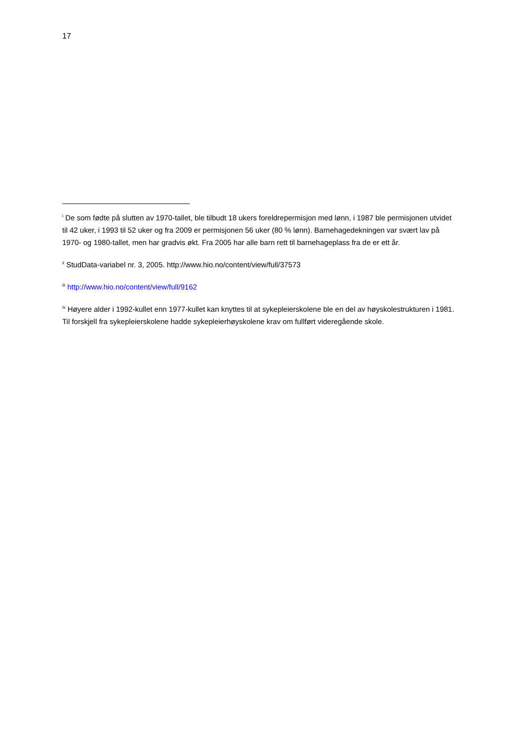17
<sup>i</sup> De som fødte på slutten av 1970-tallet, ble tilbudt 18 ukers foreldrepermisjon med lønn, i 1987 ble permisjonen utvidet til 42 uker, i 1993 til 52 uker og fra 2009 er permisjonen 56 uker (80 % lønn). Barnehagedekningen var svært lav på 1970- og 1980-tallet, men har gradvis økt. Fra 2005 har alle barn rett til barnehageplass fra de er ett år.
<sup>ii</sup> StudData-variabel nr. 3, 2005. http://www.hio.no/content/view/full/37573
<sup>iii</sup> http://www.hio.no/content/view/full/9162
<sup>iv</sup> Høyere alder i 1992-kullet enn 1977-kullet kan knyttes til at sykepleierskolene ble en del av høyskolestrukturen i 1981. Til forskjell fra sykepleierskolene hadde sykepleierhøyskolene krav om fullført videregående skole.